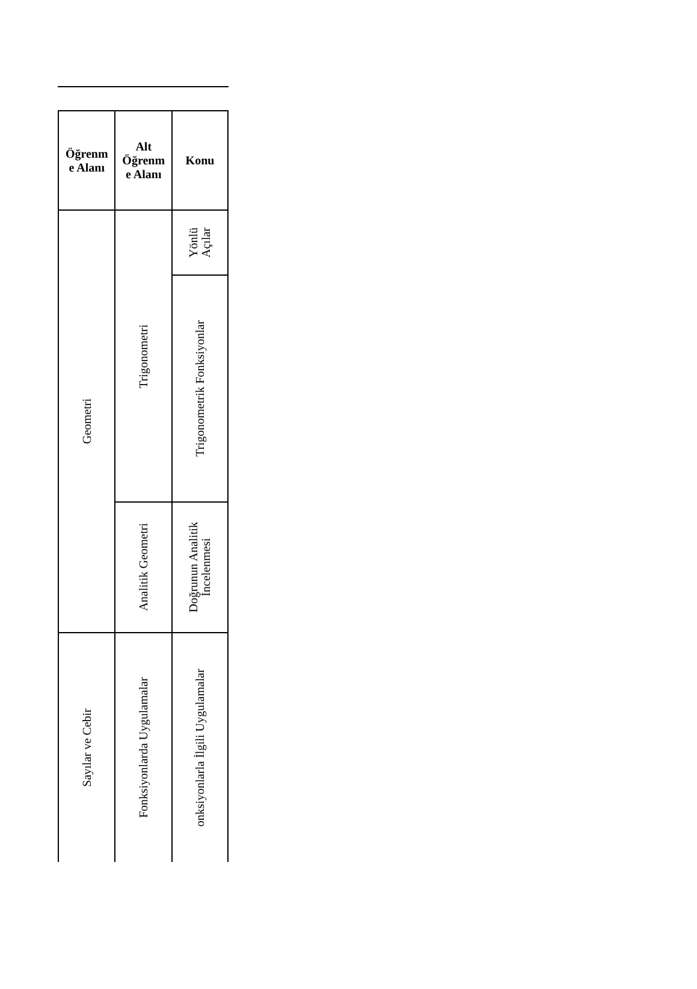| Öğrenm e Alanı | Alt Öğrenm e Alanı | Konu |
| --- | --- | --- |
| Geometri | Trigonometri | Yönlü Açılar |
| | | Trigonometrik Fonksiyonlar |
| | Analitik Geometri | Doğrunun Analitik İncelenmesi |
| Sayılar ve Cebir | Fonksiyonlarda Uygulamalar | onksiyonlarla İlgili Uygulamalar |